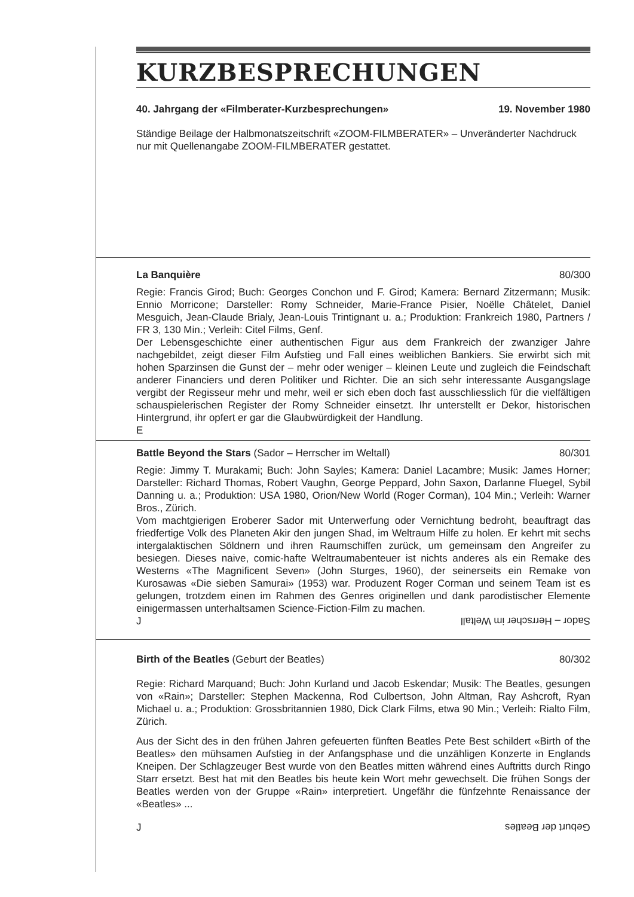KURZBESPRECHUNGEN
40. Jahrgang der «Filmberater-Kurzbesprechungen» 19. November 1980
Ständige Beilage der Halbmonatszeitschrift «ZOOM-FILMBERATER» – Unveränderter Nachdruck nur mit Quellenangabe ZOOM-FILMBERATER gestattet.
La Banquière 80/300
Regie: Francis Girod; Buch: Georges Conchon und F. Girod; Kamera: Bernard Zitzermann; Musik: Ennio Morricone; Darsteller: Romy Schneider, Marie-France Pisier, Noëlle Châtelet, Daniel Mesguich, Jean-Claude Brialy, Jean-Louis Trintignant u. a.; Produktion: Frankreich 1980, Partners / FR 3, 130 Min.; Verleih: Citel Films, Genf.
Der Lebensgeschichte einer authentischen Figur aus dem Frankreich der zwanziger Jahre nachgebildet, zeigt dieser Film Aufstieg und Fall eines weiblichen Bankiers. Sie erwirbt sich mit hohen Sparzinsen die Gunst der – mehr oder weniger – kleinen Leute und zugleich die Feindschaft anderer Financiers und deren Politiker und Richter. Die an sich sehr interessante Ausgangslage vergibt der Regisseur mehr und mehr, weil er sich eben doch fast ausschliesslich für die vielfältigen schauspielerischen Register der Romy Schneider einsetzt. Ihr unterstellt er Dekor, historischen Hintergrund, ihr opfert er gar die Glaubwürdigkeit der Handlung.
E
Battle Beyond the Stars (Sador – Herrscher im Weltall) 80/301
Regie: Jimmy T. Murakami; Buch: John Sayles; Kamera: Daniel Lacambre; Musik: James Horner; Darsteller: Richard Thomas, Robert Vaughn, George Peppard, John Saxon, Darlanne Fluegel, Sybil Danning u. a.; Produktion: USA 1980, Orion/New World (Roger Corman), 104 Min.; Verleih: Warner Bros., Zürich.
Vom machtgierigen Eroberer Sador mit Unterwerfung oder Vernichtung bedroht, beauftragt das friedfertige Volk des Planeten Akir den jungen Shad, im Weltraum Hilfe zu holen. Er kehrt mit sechs intergalaktischen Söldnern und ihren Raumschiffen zurück, um gemeinsam den Angreifer zu besiegen. Dieses naive, comic-hafte Weltraumabenteuer ist nichts anderes als ein Remake des Westerns «The Magnificent Seven» (John Sturges, 1960), der seinerseits ein Remake von Kurosawas «Die sieben Samurai» (1953) war. Produzent Roger Corman und seinem Team ist es gelungen, trotzdem einen im Rahmen des Genres originellen und dank parodistischer Elemente einigermassen unterhaltsamen Science-Fiction-Film zu machen.
J Sador – Herrscher im Weltall
Birth of the Beatles (Geburt der Beatles) 80/302
Regie: Richard Marquand; Buch: John Kurland und Jacob Eskendar; Musik: The Beatles, gesungen von «Rain»; Darsteller: Stephen Mackenna, Rod Culbertson, John Altman, Ray Ashcroft, Ryan Michael u. a.; Produktion: Grossbritannien 1980, Dick Clark Films, etwa 90 Min.; Verleih: Rialto Film, Zürich.
Aus der Sicht des in den frühen Jahren gefeuerten fünften Beatles Pete Best schildert «Birth of the Beatles» den mühsamen Aufstieg in der Anfangsphase und die unzähligen Konzerte in Englands Kneipen. Der Schlagzeuger Best wurde von den Beatles mitten während eines Auftritts durch Ringo Starr ersetzt. Best hat mit den Beatles bis heute kein Wort mehr gewechselt. Die frühen Songs der Beatles werden von der Gruppe «Rain» interpretiert. Ungefähr die fünfzehnte Renaissance der «Beatles» ...
J Geburt der Beatles